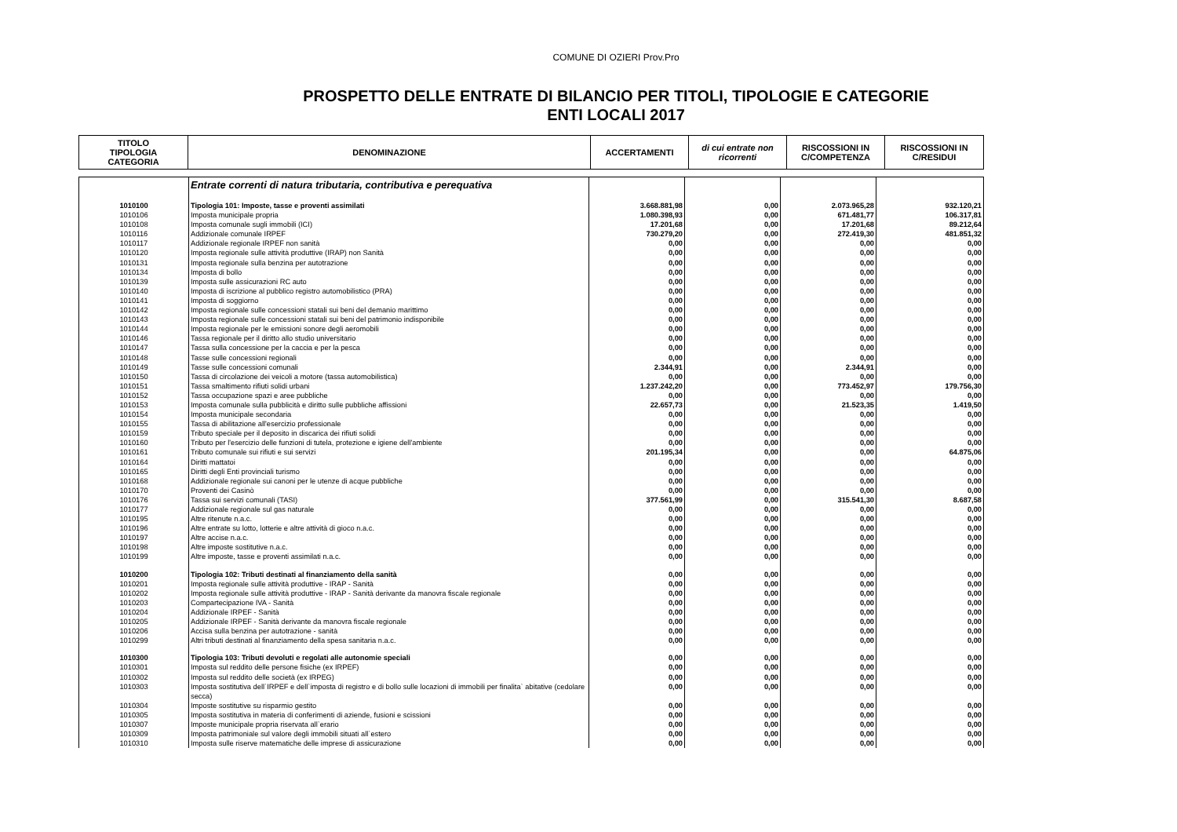COMUNE DI OZIERI Prov.Pro
PROSPETTO DELLE ENTRATE DI BILANCIO PER TITOLI, TIPOLOGIE E CATEGORIE
ENTI LOCALI 2017
| TITOLO TIPOLOGIA CATEGORIA | DENOMINAZIONE | ACCERTAMENTI | di cui entrate non ricorrenti | RISCOSSIONI IN C/COMPETENZA | RISCOSSIONI IN C/RESIDUI |
| --- | --- | --- | --- | --- | --- |
| | Entrate correnti di natura tributaria, contributiva e perequativa | | | | |
| 1010100 | Tipologia 101: Imposte, tasse e proventi assimilati | 3.668.881,98 | 0,00 | 2.073.965,28 | 932.120,21 |
| 1010106 | Imposta municipale propria | 1.080.398,93 | 0,00 | 671.481,77 | 106.317,81 |
| 1010108 | Imposta comunale sugli immobili (ICI) | 17.201,68 | 0,00 | 17.201,68 | 89.212,64 |
| 1010116 | Addizionale comunale IRPEF | 730.279,20 | 0,00 | 272.419,30 | 481.851,32 |
| 1010117 | Addizionale regionale IRPEF non sanità | 0,00 | 0,00 | 0,00 | 0,00 |
| 1010120 | Imposta regionale sulle attività produttive (IRAP) non Sanità | 0,00 | 0,00 | 0,00 | 0,00 |
| 1010131 | Imposta regionale sulla benzina per autotrazione | 0,00 | 0,00 | 0,00 | 0,00 |
| 1010134 | Imposta di bollo | 0,00 | 0,00 | 0,00 | 0,00 |
| 1010139 | Imposta sulle assicurazioni RC auto | 0,00 | 0,00 | 0,00 | 0,00 |
| 1010140 | Imposta di iscrizione al pubblico registro automobilistico (PRA) | 0,00 | 0,00 | 0,00 | 0,00 |
| 1010141 | Imposta di soggiorno | 0,00 | 0,00 | 0,00 | 0,00 |
| 1010142 | Imposta regionale sulle concessioni statali sui beni del demanio marittimo | 0,00 | 0,00 | 0,00 | 0,00 |
| 1010143 | Imposta regionale sulle concessioni statali sui beni del patrimonio indisponibile | 0,00 | 0,00 | 0,00 | 0,00 |
| 1010144 | Imposta regionale per le emissioni sonore degli aeromobili | 0,00 | 0,00 | 0,00 | 0,00 |
| 1010146 | Tassa regionale per il diritto allo studio universitario | 0,00 | 0,00 | 0,00 | 0,00 |
| 1010147 | Tassa sulla concessione per la caccia e per la pesca | 0,00 | 0,00 | 0,00 | 0,00 |
| 1010148 | Tasse sulle concessioni regionali | 0,00 | 0,00 | 0,00 | 0,00 |
| 1010149 | Tasse sulle concessioni comunali | 2.344,91 | 0,00 | 2.344,91 | 0,00 |
| 1010150 | Tassa di circolazione dei veicoli a motore (tassa automobilistica) | 0,00 | 0,00 | 0,00 | 0,00 |
| 1010151 | Tassa smaltimento rifiuti solidi urbani | 1.237.242,20 | 0,00 | 773.452,97 | 179.756,30 |
| 1010152 | Tassa occupazione spazi e aree pubbliche | 0,00 | 0,00 | 0,00 | 0,00 |
| 1010153 | Imposta comunale sulla pubblicità e diritto sulle pubbliche affissioni | 22.657,73 | 0,00 | 21.523,35 | 1.419,50 |
| 1010154 | Imposta municipale secondaria | 0,00 | 0,00 | 0,00 | 0,00 |
| 1010155 | Tassa di abilitazione all'esercizio professionale | 0,00 | 0,00 | 0,00 | 0,00 |
| 1010159 | Tributo speciale per il deposito in discarica dei rifiuti solidi | 0,00 | 0,00 | 0,00 | 0,00 |
| 1010160 | Tributo per l'esercizio delle funzioni di tutela, protezione e igiene dell'ambiente | 0,00 | 0,00 | 0,00 | 0,00 |
| 1010161 | Tributo comunale sui rifiuti e sui servizi | 201.195,34 | 0,00 | 0,00 | 64.875,06 |
| 1010164 | Diritti mattatoi | 0,00 | 0,00 | 0,00 | 0,00 |
| 1010165 | Diritti degli Enti provinciali turismo | 0,00 | 0,00 | 0,00 | 0,00 |
| 1010168 | Addizionale regionale sui canoni per le utenze di acque pubbliche | 0,00 | 0,00 | 0,00 | 0,00 |
| 1010170 | Proventi dei Casinò | 0,00 | 0,00 | 0,00 | 0,00 |
| 1010176 | Tassa sui servizi comunali (TASI) | 377.561,99 | 0,00 | 315.541,30 | 8.687,58 |
| 1010177 | Addizionale regionale sul gas naturale | 0,00 | 0,00 | 0,00 | 0,00 |
| 1010195 | Altre ritenute n.a.c. | 0,00 | 0,00 | 0,00 | 0,00 |
| 1010196 | Altre entrate su lotto, lotterie e altre attività di gioco n.a.c. | 0,00 | 0,00 | 0,00 | 0,00 |
| 1010197 | Altre accise n.a.c. | 0,00 | 0,00 | 0,00 | 0,00 |
| 1010198 | Altre imposte sostitutive n.a.c. | 0,00 | 0,00 | 0,00 | 0,00 |
| 1010199 | Altre imposte, tasse e proventi assimilati n.a.c. | 0,00 | 0,00 | 0,00 | 0,00 |
| 1010200 | Tipologia 102: Tributi destinati al finanziamento della sanità | 0,00 | 0,00 | 0,00 | 0,00 |
| 1010201 | Imposta regionale sulle attività produttive - IRAP - Sanità | 0,00 | 0,00 | 0,00 | 0,00 |
| 1010202 | Imposta regionale sulle attività produttive - IRAP - Sanità derivante da manovra fiscale regionale | 0,00 | 0,00 | 0,00 | 0,00 |
| 1010203 | Compartecipazione IVA - Sanità | 0,00 | 0,00 | 0,00 | 0,00 |
| 1010204 | Addizionale IRPEF - Sanità | 0,00 | 0,00 | 0,00 | 0,00 |
| 1010205 | Addizionale IRPEF - Sanità derivante da manovra fiscale regionale | 0,00 | 0,00 | 0,00 | 0,00 |
| 1010206 | Accisa sulla benzina per autotrazione - sanità | 0,00 | 0,00 | 0,00 | 0,00 |
| 1010299 | Altri tributi destinati al finanziamento della spesa sanitaria n.a.c. | 0,00 | 0,00 | 0,00 | 0,00 |
| 1010300 | Tipologia 103: Tributi devoluti e regolati alle autonomie speciali | 0,00 | 0,00 | 0,00 | 0,00 |
| 1010301 | Imposta sul reddito delle persone fisiche (ex IRPEF) | 0,00 | 0,00 | 0,00 | 0,00 |
| 1010302 | Imposta sul reddito delle società (ex IRPEG) | 0,00 | 0,00 | 0,00 | 0,00 |
| 1010303 | Imposta sostitutiva dell`IRPEF e dell`imposta di registro e di bollo sulle locazioni di immobili per finalita` abitative (cedolare secca) | 0,00 | 0,00 | 0,00 | 0,00 |
| 1010304 | Imposte sostitutive su risparmio gestito | 0,00 | 0,00 | 0,00 | 0,00 |
| 1010305 | Imposta sostitutiva in materia di conferimenti di aziende, fusioni e scissioni | 0,00 | 0,00 | 0,00 | 0,00 |
| 1010307 | Imposte municipale propria riservata all`erario | 0,00 | 0,00 | 0,00 | 0,00 |
| 1010309 | Imposta patrimoniale sul valore degli immobili situati all`estero | 0,00 | 0,00 | 0,00 | 0,00 |
| 1010310 | Imposta sulle riserve matematiche delle imprese di assicurazione | 0,00 | 0,00 | 0,00 | 0,00 |